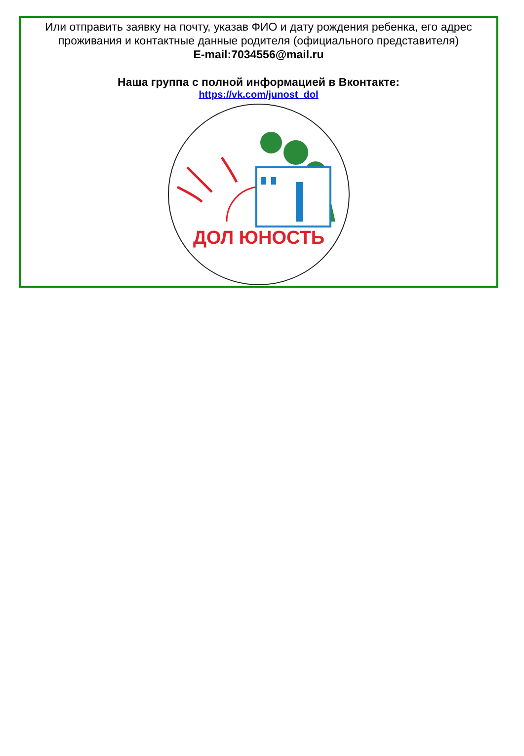Или отправить заявку на почту, указав ФИО и дату рождения ребенка, его адрес проживания и контактные данные родителя (официального представителя)
E-mail:7034556@mail.ru
Наша группа с полной информацией в Вконтакте:
https://vk.com/junost_dol
ДОЛ ЮНОСТЬ